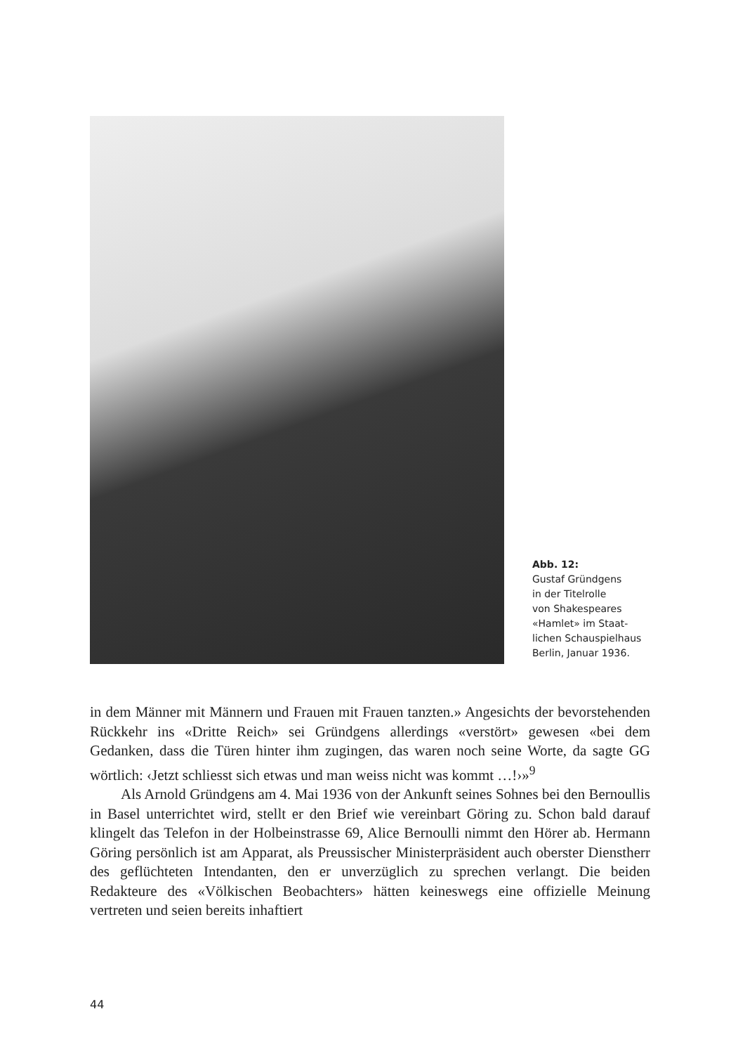Abb. 12:
Gustaf Gründgens
in der Titelrolle
von Shakespeares
«Hamlet» im Staat-
lichen Schauspielhaus
Berlin, Januar 1936.
in dem Männer mit Männern und Frauen mit Frauen tanzten.» Angesichts der bevorstehenden Rückkehr ins «Dritte Reich» sei Gründgens allerdings «verstört» gewesen «bei dem Gedanken, dass die Türen hinter ihm zugingen, das waren noch seine Worte, da sagte GG wörtlich: ‹Jetzt schliesst sich etwas und man weiss nicht was kommt …!›»<sup>9</sup>
Als Arnold Gründgens am 4. Mai 1936 von der Ankunft seines Sohnes bei den Bernoullis in Basel unterrichtet wird, stellt er den Brief wie vereinbart Göring zu. Schon bald darauf klingelt das Telefon in der Holbeinstrasse 69, Alice Bernoulli nimmt den Hörer ab. Hermann Göring persönlich ist am Apparat, als Preussischer Ministerpräsident auch oberster Dienstherr des geflüchteten Intendanten, den er unverzüglich zu sprechen verlangt. Die beiden Redakteure des «Völkischen Beobach­ters» hätten keineswegs eine offizielle Meinung vertreten und seien bereits inhaftiert
44